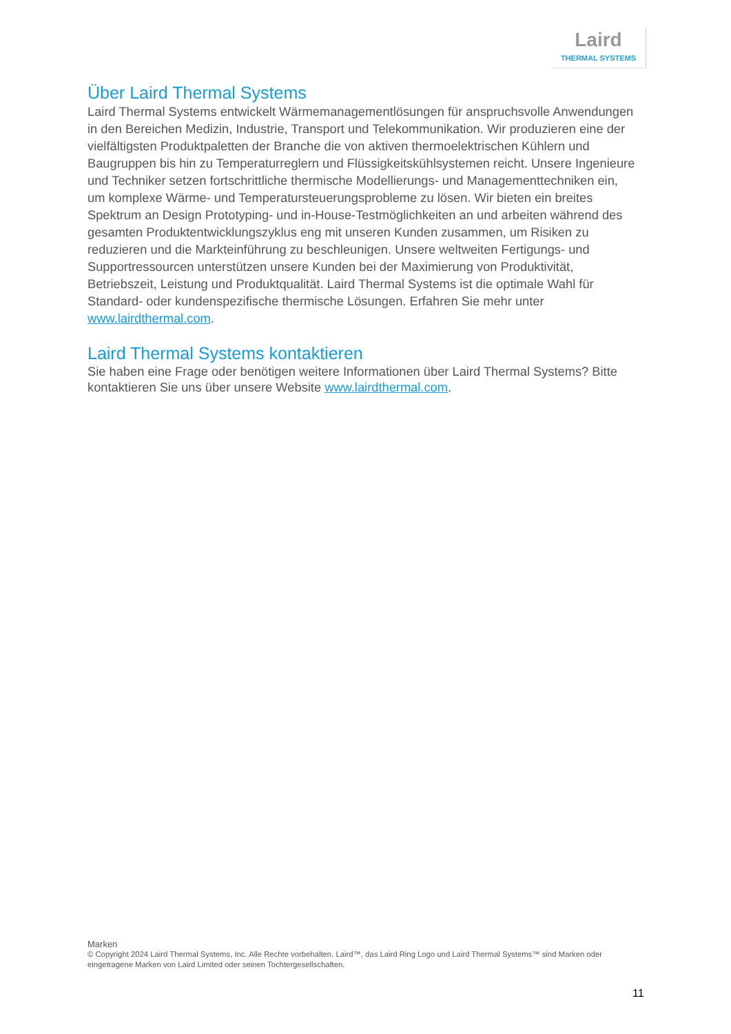Laird
THERMAL SYSTEMS
Über Laird Thermal Systems
Laird Thermal Systems entwickelt Wärmemanagementlösungen für anspruchsvolle Anwendungen in den Bereichen Medizin, Industrie, Transport und Telekommunikation. Wir produzieren eine der vielfältigsten Produktpaletten der Branche die von aktiven thermoelektrischen Kühlern und Baugruppen bis hin zu Temperaturreglern und Flüssigkeitskühlsystemen reicht. Unsere Ingenieure und Techniker setzen fortschrittliche thermische Modellierungs- und Managementtechniken ein, um komplexe Wärme- und Temperatursteuerungsprobleme zu lösen. Wir bieten ein breites Spektrum an Design Prototyping- und in-House-Testmöglichkeiten an und arbeiten während des gesamten Produktentwicklungszyklus eng mit unseren Kunden zusammen, um Risiken zu reduzieren und die Markteinführung zu beschleunigen. Unsere weltweiten Fertigungs- und Supportressourcen unterstützen unsere Kunden bei der Maximierung von Produktivität, Betriebszeit, Leistung und Produktqualität. Laird Thermal Systems ist die optimale Wahl für Standard- oder kundenspezifische thermische Lösungen. Erfahren Sie mehr unter www.lairdthermal.com.
Laird Thermal Systems kontaktieren
Sie haben eine Frage oder benötigen weitere Informationen über Laird Thermal Systems? Bitte kontaktieren Sie uns über unsere Website www.lairdthermal.com.
Marken
© Copyright 2024 Laird Thermal Systems, Inc. Alle Rechte vorbehalten. Laird™, das Laird Ring Logo und Laird Thermal Systems™ sind Marken oder eingetragene Marken von Laird Limited oder seinen Tochtergesellschaften.
11